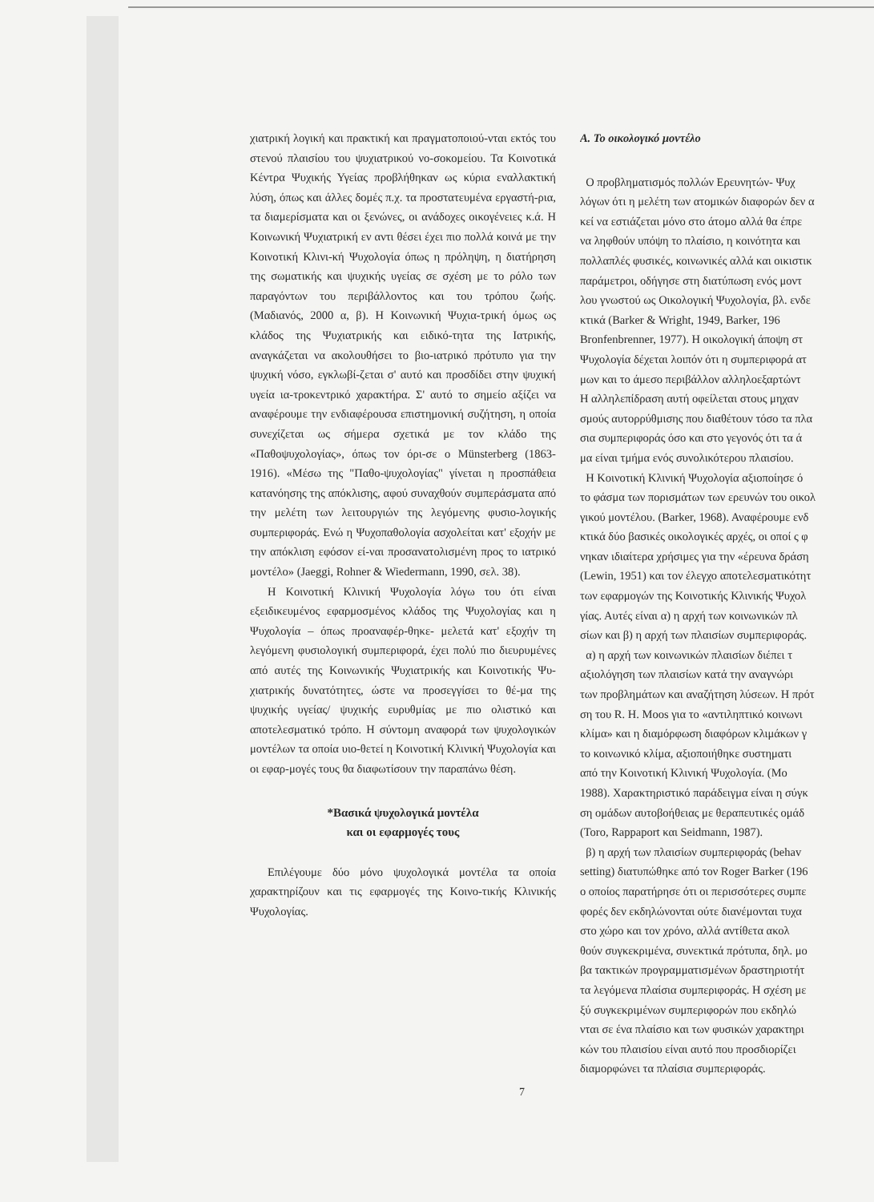χιατρική λογική και πρακτική και πραγματοποιού-νται εκτός του στενού πλαισίου του ψυχιατρικού νο-σοκομείου. Τα Κοινοτικά Κέντρα Ψυχικής Υγείας προβλήθηκαν ως κύρια εναλλακτική λύση, όπως και άλλες δομές π.χ. τα προστατευμένα εργαστή-ρια, τα διαμερίσματα και οι ξενώνες, οι ανάδοχες οικογένειες κ.ά. Η Κοινωνική Ψυχιατρική εν αντι θέσει έχει πιο πολλά κοινά με την Κοινοτική Κλινι-κή Ψυχολογία όπως η πρόληψη, η διατήρηση της σωματικής και ψυχικής υγείας σε σχέση με το ρόλο των παραγόντων του περιβάλλοντος και του τρόπου ζωής. (Μαδιανός, 2000 α, β). Η Κοινωνική Ψυχια-τρική όμως ως κλάδος της Ψυχιατρικής και ειδικό-τητα της Ιατρικής, αναγκάζεται να ακολουθήσει το βιο-ιατρικό πρότυπο για την ψυχική νόσο, εγκλωβί-ζεται σ' αυτό και προσδίδει στην ψυχική υγεία ια-τροκεντρικό χαρακτήρα. Σ' αυτό το σημείο αξίζει να αναφέρουμε την ενδιαφέρουσα επιστημονική συζήτηση, η οποία συνεχίζεται ως σήμερα σχετικά με τον κλάδο της «Παθοψυχολογίας», όπως τον όρι-σε ο Münsterberg (1863- 1916). «Μέσω της "Παθο-ψυχολογίας" γίνεται η προσπάθεια κατανόησης της απόκλισης, αφού συναχθούν συμπεράσματα από την μελέτη των λειτουργιών της λεγόμενης φυσιο-λογικής συμπεριφοράς. Ενώ η Ψυχοπαθολογία ασχολείται κατ' εξοχήν με την απόκλιση εφόσον εί-ναι προσανατολισμένη προς το ιατρικό μοντέλο» (Jaeggi, Rohner & Wiedermann, 1990, σελ. 38).
Η Κοινοτική Κλινική Ψυχολογία λόγω του ότι είναι εξειδικευμένος εφαρμοσμένος κλάδος της Ψυχολογίας και η Ψυχολογία – όπως προαναφέρ-θηκε- μελετά κατ' εξοχήν τη λεγόμενη φυσιολογική συμπεριφορά, έχει πολύ πιο διευρυμένες από αυτές της Κοινωνικής Ψυχιατρικής και Κοινοτικής Ψυ-χιατρικής δυνατότητες, ώστε να προσεγγίσει το θέ-μα της ψυχικής υγείας/ ψυχικής ευρυθμίας με πιο ολιστικό και αποτελεσματικό τρόπο. Η σύντομη αναφορά των ψυχολογικών μοντέλων τα οποία υιο-θετεί η Κοινοτική Κλινική Ψυχολογία και οι εφαρ-μογές τους θα διαφωτίσουν την παραπάνω θέση.
*Βασικά ψυχολογικά μοντέλα
και οι εφαρμογές τους
Επιλέγουμε δύο μόνο ψυχολογικά μοντέλα τα οποία χαρακτηρίζουν και τις εφαρμογές της Κοινο-τικής Κλινικής Ψυχολογίας.
Α. Το οικολογικό μοντέλο
Ο προβληματισμός πολλών Ερευνητών- Ψυχ
λόγων ότι η μελέτη των ατομικών διαφορών δεν α
κεί να εστιάζεται μόνο στο άτομο αλλά θα έπρε
να ληφθούν υπόψη το πλαίσιο, η κοινότητα και
πολλαπλές φυσικές, κοινωνικές αλλά και οικιστικ
παράμετροι, οδήγησε στη διατύπωση ενός μοντ
λου γνωστού ως Οικολογική Ψυχολογία, βλ. ενδε
κτικά (Barker & Wright, 1949, Barker, 196
Bronfenbrenner, 1977). Η οικολογική άποψη στ
Ψυχολογία δέχεται λοιπόν ότι η συμπεριφορά ατ
μων και το άμεσο περιβάλλον αλληλοεξαρτώντ
Η αλληλεπίδραση αυτή οφείλεται στους μηχαν
σμούς αυτορρύθμισης που διαθέτουν τόσο τα πλα
σια συμπεριφοράς όσο και στο γεγονός ότι τα ά
μα είναι τμήμα ενός συνολικότερου πλαισίου.
Η Κοινοτική Κλινική Ψυχολογία αξιοποίησε ό
το φάσμα των πορισμάτων των ερευνών του οικολ
γικού μοντέλου. (Barker, 1968). Αναφέρουμε ενδ
κτικά δύο βασικές οικολογικές αρχές, οι οποί ς φ
νηκαν ιδιαίτερα χρήσιμες για την «έρευνα δράση
(Lewin, 1951) και τον έλεγχο αποτελεσματικότητ
των εφαρμογών της Κοινοτικής Κλινικής Ψυχολ
γίας. Αυτές είναι α) η αρχή των κοινωνικών πλ
σίων και β) η αρχή των πλαισίων συμπεριφοράς.
α) η αρχή των κοινωνικών πλαισίων διέπει τ
αξιολόγηση των πλαισίων κατά την αναγνώρι
των προβλημάτων και αναζήτηση λύσεων. Η πρότ
ση του R. H. Moos για το «αντιληπτικό κοινωνι
κλίμα» και η διαμόρφωση διαφόρων κλιμάκων γ
το κοινωνικό κλίμα, αξιοποιήθηκε συστηματι
από την Κοινοτική Κλινική Ψυχολογία. (Mo
1988). Χαρακτηριστικό παράδειγμα είναι η σύγκ
ση ομάδων αυτοβοήθειας με θεραπευτικές ομάδ
(Toro, Rappaport και Seidmann, 1987).
β) η αρχή των πλαισίων συμπεριφοράς (behav
setting) διατυπώθηκε από τον Roger Barker (196
ο οποίος παρατήρησε ότι οι περισσότερες συμπε
φορές δεν εκδηλώνονται ούτε διανέμονται τυχα
στο χώρο και τον χρόνο, αλλά αντίθετα ακολ
θούν συγκεκριμένα, συνεκτικά πρότυπα, δηλ. μο
βα τακτικών προγραμματισμένων δραστηριοτήτ
τα λεγόμενα πλαίσια συμπεριφοράς. Η σχέση με
ξύ συγκεκριμένων συμπεριφορών που εκδηλώ
νται σε ένα πλαίσιο και των φυσικών χαρακτηρι
κών του πλαισίου είναι αυτό που προσδιορίζει
διαμορφώνει τα πλαίσια συμπεριφοράς.
7